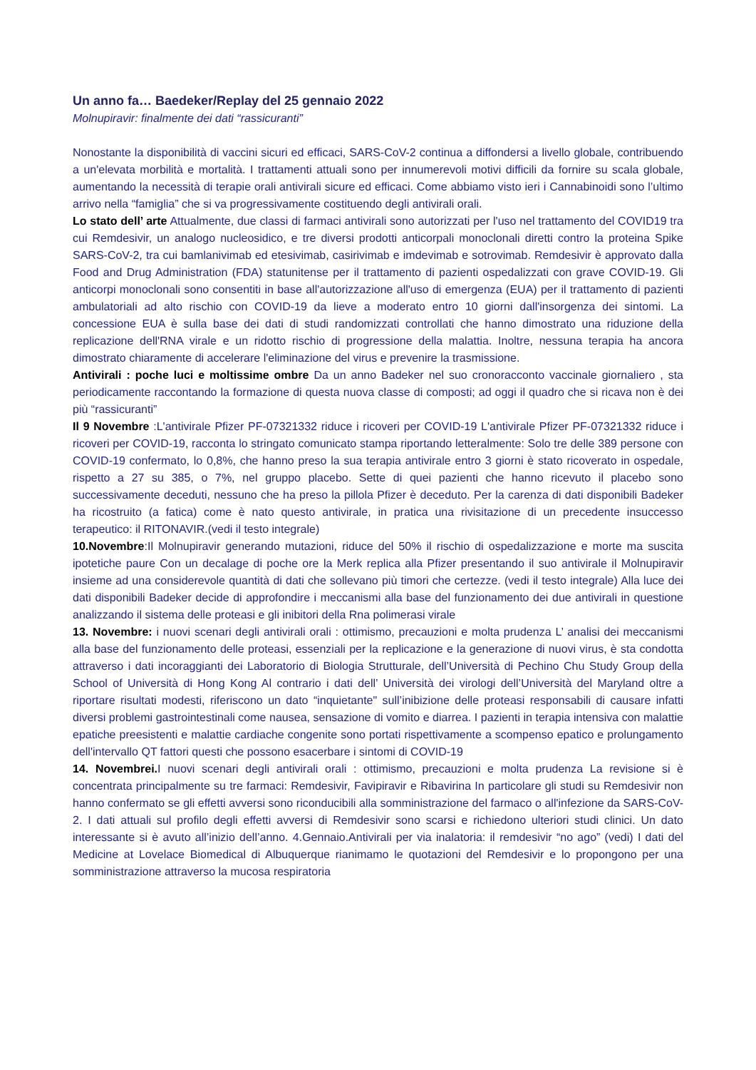Un anno fa… Baedeker/Replay del 25 gennaio 2022
Molnupiravir: finalmente dei dati “rassicuranti”
Nonostante la disponibilità di vaccini sicuri ed efficaci, SARS-CoV-2 continua a diffondersi a livello globale, contribuendo a un'elevata morbilità e mortalità. I trattamenti attuali sono per innumerevoli motivi difficili da fornire su scala globale, aumentando la necessità di terapie orali antivirali sicure ed efficaci. Come abbiamo visto ieri i Cannabinoidi sono l’ultimo arrivo nella “famiglia” che si va progressivamente costituendo degli antivirali orali.
Lo stato dell’ arte Attualmente, due classi di farmaci antivirali sono autorizzati per l'uso nel trattamento del COVID19 tra cui Remdesivir, un analogo nucleosidico, e tre diversi prodotti anticorpali monoclonali diretti contro la proteina Spike SARS-CoV-2, tra cui bamlanivimab ed etesivimab, casirivimab e imdevimab e sotrovimab. Remdesivir è approvato dalla Food and Drug Administration (FDA) statunitense per il trattamento di pazienti ospedalizzati con grave COVID-19. Gli anticorpi monoclonali sono consentiti in base all'autorizzazione all'uso di emergenza (EUA) per il trattamento di pazienti ambulatoriali ad alto rischio con COVID-19 da lieve a moderato entro 10 giorni dall'insorgenza dei sintomi. La concessione EUA è sulla base dei dati di studi randomizzati controllati che hanno dimostrato una riduzione della replicazione dell'RNA virale e un ridotto rischio di progressione della malattia. Inoltre, nessuna terapia ha ancora dimostrato chiaramente di accelerare l'eliminazione del virus e prevenire la trasmissione.
Antivirali : poche luci e moltissime ombre Da un anno Badeker nel suo cronoracconto vaccinale giornaliero , sta periodicamente raccontando la formazione di questa nuova classe di composti; ad oggi il quadro che si ricava non è dei più “rassicuranti”
Il 9 Novembre :L'antivirale Pfizer PF-07321332 riduce i ricoveri per COVID-19 L'antivirale Pfizer PF-07321332 riduce i ricoveri per COVID-19, racconta lo stringato comunicato stampa riportando letteralmente: Solo tre delle 389 persone con COVID-19 confermato, lo 0,8%, che hanno preso la sua terapia antivirale entro 3 giorni è stato ricoverato in ospedale, rispetto a 27 su 385, o 7%, nel gruppo placebo. Sette di quei pazienti che hanno ricevuto il placebo sono successivamente deceduti, nessuno che ha preso la pillola Pfizer è deceduto. Per la carenza di dati disponibili Badeker ha ricostruito (a fatica) come è nato questo antivirale, in pratica una rivisitazione di un precedente insuccesso terapeutico: il RITONAVIR.(vedi il testo integrale)
10.Novembre:Il Molnupiravir generando mutazioni, riduce del 50% il rischio di ospedalizzazione e morte ma suscita ipotetiche paure Con un decalage di poche ore la Merk replica alla Pfizer presentando il suo antivirale il Molnupiravir insieme ad una considerevole quantità di dati che sollevano più timori che certezze. (vedi il testo integrale) Alla luce dei dati disponibili Badeker decide di approfondire i meccanismi alla base del funzionamento dei due antivirali in questione analizzando il sistema delle proteasi e gli inibitori della Rna polimerasi virale
13. Novembre: i nuovi scenari degli antivirali orali : ottimismo, precauzioni e molta prudenza L’ analisi dei meccanismi alla base del funzionamento delle proteasi, essenziali per la replicazione e la generazione di nuovi virus, è sta condotta attraverso i dati incoraggianti dei Laboratorio di Biologia Strutturale, dell’Università di Pechino Chu Study Group della School of Università di Hong Kong Al contrario i dati dell’ Università dei virologi dell’Università del Maryland oltre a riportare risultati modesti, riferiscono un dato “inquietante" sull’inibizione delle proteasi responsabili di causare infatti diversi problemi gastrointestinali come nausea, sensazione di vomito e diarrea. I pazienti in terapia intensiva con malattie epatiche preesistenti e malattie cardiache congenite sono portati rispettivamente a scompenso epatico e prolungamento dell'intervallo QT fattori questi che possono esacerbare i sintomi di COVID-19
14. Novembrei. I nuovi scenari degli antivirali orali : ottimismo, precauzioni e molta prudenza La revisione si è concentrata principalmente su tre farmaci: Remdesivir, Favipiravir e Ribavirina In particolare gli studi su Remdesivir non hanno confermato se gli effetti avversi sono riconducibili alla somministrazione del farmaco o all'infezione da SARS-CoV-2. I dati attuali sul profilo degli effetti avversi di Remdesivir sono scarsi e richiedono ulteriori studi clinici. Un dato interessante si è avuto all’inizio dell’anno. 4.Gennaio.Antivirali per via inalatoria: il remdesivir “no ago” (vedi) I dati del Medicine at Lovelace Biomedical di Albuquerque rianimamo le quotazioni del Remdesivir e lo propongono per una somministrazione attraverso la mucosa respiratoria